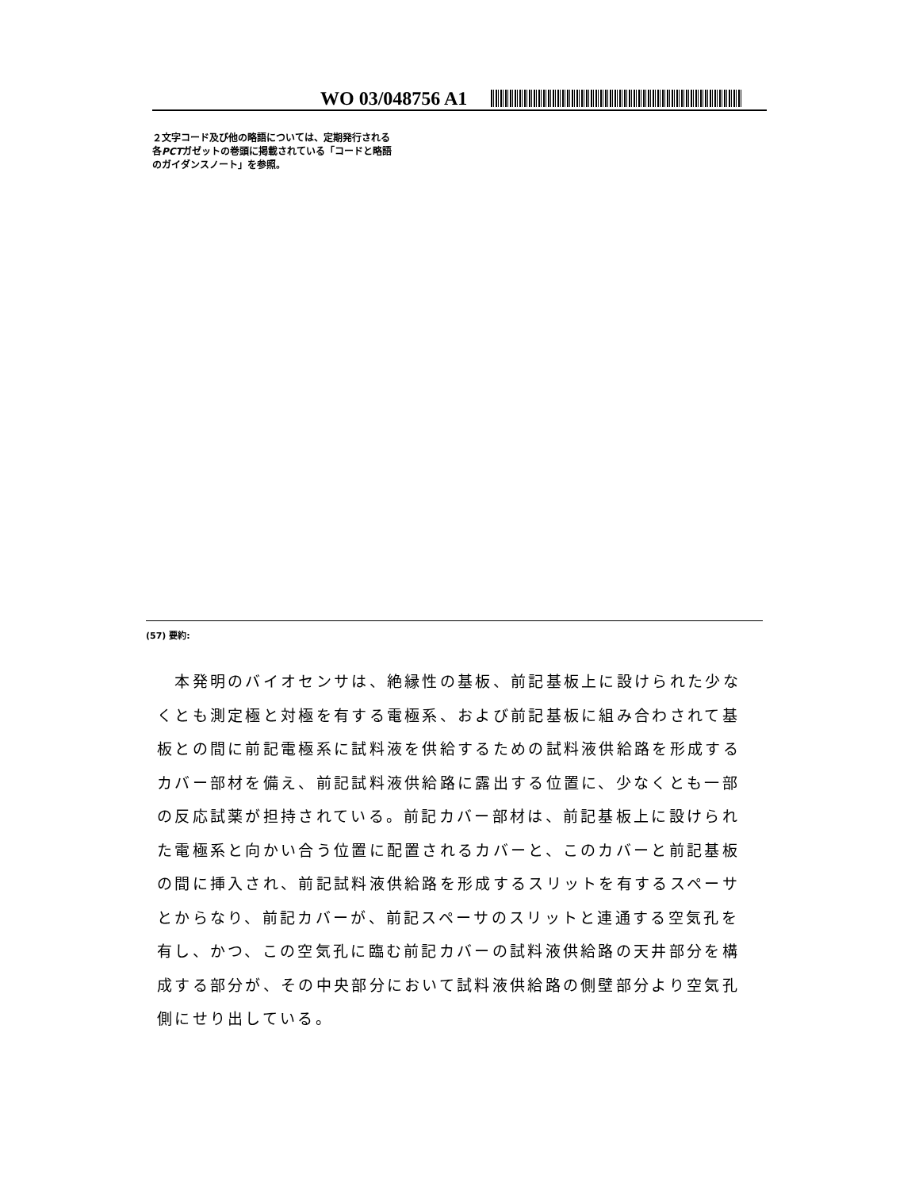WO 03/048756 A1
２文字コード及び他の略語については、定期発行される
各PCTガゼットの巻頭に掲載されている「コードと略語
のガイダンスノート」を参照。
(57) 要約:
　本発明のバイオセンサは、絶縁性の基板、前記基板上に設けられた少なくとも測定極と対極を有する電極系、および前記基板に組み合わされて基板との間に前記電極系に試料液を供給するための試料液供給路を形成するカバー部材を備え、前記試料液供給路に露出する位置に、少なくとも一部の反応試薬が担持されている。前記カバー部材は、前記基板上に設けられた電極系と向かい合う位置に配置されるカバーと、このカバーと前記基板の間に挿入され、前記試料液供給路を形成するスリットを有するスペーサとからなり、前記カバーが、前記スペーサのスリットと連通する空気孔を有し、かつ、この空気孔に臨む前記カバーの試料液供給路の天井部分を構成する部分が、その中央部分において試料液供給路の側壁部分より空気孔側にせり出している。